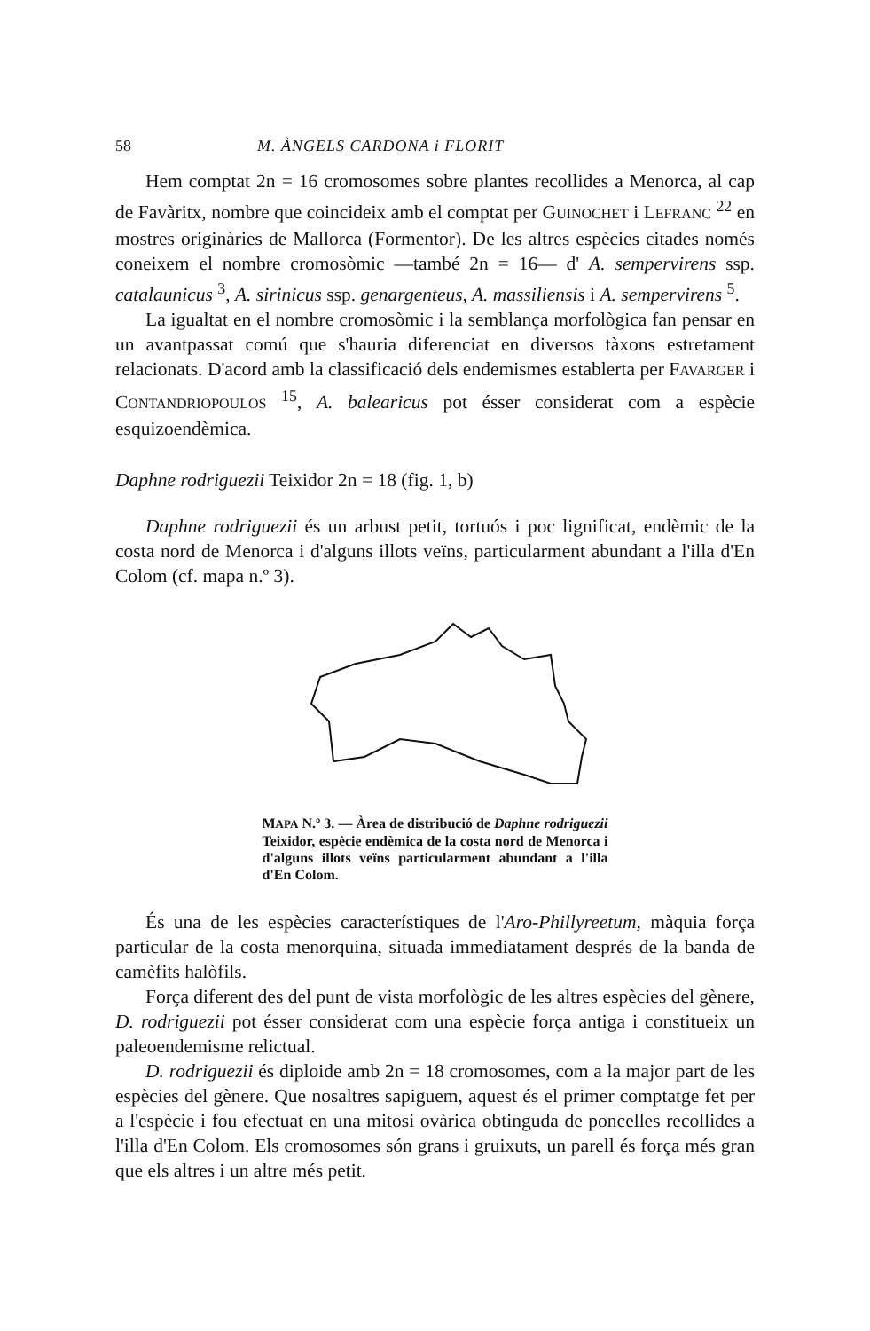58 M. ÀNGELS CARDONA i FLORIT
Hem comptat 2n = 16 cromosomes sobre plantes recollides a Menorca, al cap de Favàritx, nombre que coincideix amb el comptat per GUINOCHET i LEFRANC <sup>22</sup> en mostres originàries de Mallorca (Formentor). De les altres espècies citades només coneixem el nombre cromosòmic —també 2n = 16— d' A. sempervirens ssp. catalaunicus <sup>3</sup>, A. sirinicus ssp. genargenteus, A. massiliensis i A. sempervirens <sup>5</sup>.
La igualtat en el nombre cromosòmic i la semblança morfològica fan pensar en un avantpassat comú que s'hauria diferenciat en diversos tàxons estretament relacionats. D'acord amb la classificació dels endemismes establerta per FAVARGER i CONTANDRIOPOULOS <sup>15</sup>, A. balearicus pot ésser considerat com a espècie esquizoendèmica.
Daphne rodriguezii Teixidor 2n = 18 (fig. 1, b)
Daphne rodriguezii és un arbust petit, tortuós i poc lignificat, endèmic de la costa nord de Menorca i d'alguns illots veïns, particularment abundant a l'illa d'En Colom (cf. mapa n.º 3).
MAPA N.º 3. — Àrea de distribució de Daphne rodriguezii Teixidor, espècie endèmica de la costa nord de Menorca i d'alguns illots veïns particularment abundant a l'illa d'En Colom.
És una de les espècies característiques de l'Aro-Phillyreetum, màquia força particular de la costa menorquina, situada immediatament després de la banda de camèfits halòfils.
Força diferent des del punt de vista morfològic de les altres espècies del gènere, D. rodriguezii pot ésser considerat com una espècie força antiga i constitueix un paleoendemisme relictual.
D. rodriguezii és diploide amb 2n = 18 cromosomes, com a la major part de les espècies del gènere. Que nosaltres sapiguem, aquest és el primer comptatge fet per a l'espècie i fou efectuat en una mitosi ovàrica obtinguda de poncelles recollides a l'illa d'En Colom. Els cromosomes són grans i gruixuts, un parell és força més gran que els altres i un altre més petit.